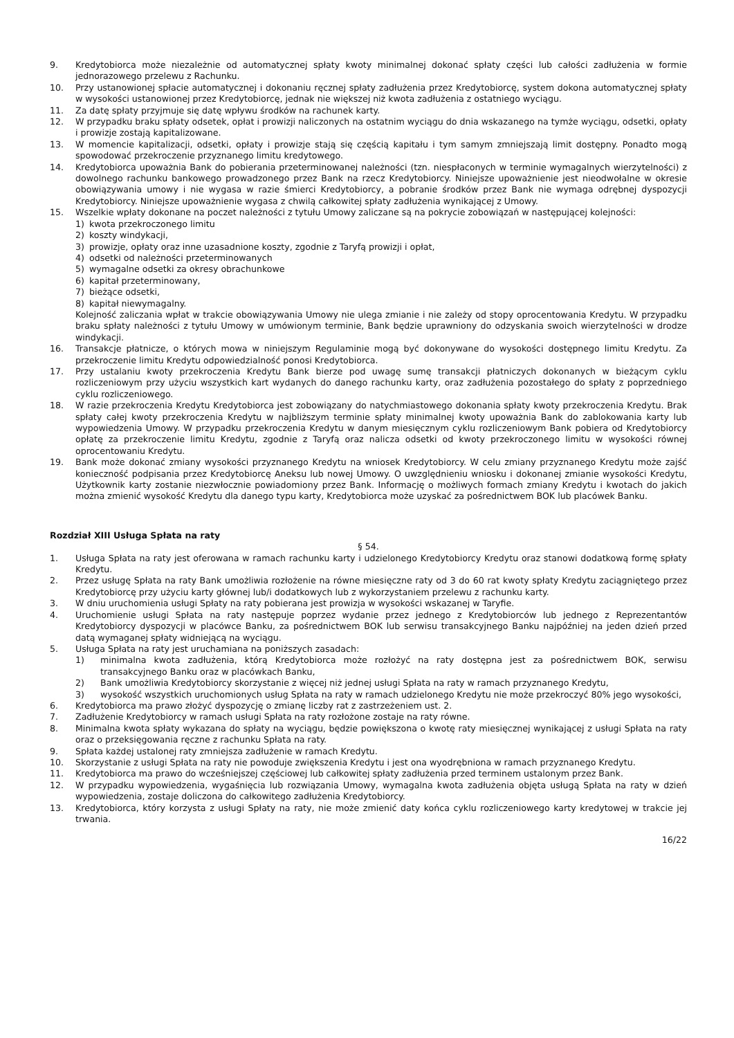9. Kredytobiorca może niezależnie od automatycznej spłaty kwoty minimalnej dokonać spłaty części lub całości zadłużenia w formie jednorazowego przelewu z Rachunku.
10. Przy ustanowionej spłacie automatycznej i dokonaniu ręcznej spłaty zadłużenia przez Kredytobiorcę, system dokona automatycznej spłaty w wysokości ustanowionej przez Kredytobiorcę, jednak nie większej niż kwota zadłużenia z ostatniego wyciągu.
11. Za datę spłaty przyjmuje się datę wpływu środków na rachunek karty.
12. W przypadku braku spłaty odsetek, opłat i prowizji naliczonych na ostatnim wyciągu do dnia wskazanego na tymże wyciągu, odsetki, opłaty i prowizje zostają kapitalizowane.
13. W momencie kapitalizacji, odsetki, opłaty i prowizje stają się częścią kapitału i tym samym zmniejszają limit dostępny. Ponadto mogą spowodować przekroczenie przyznanego limitu kredytowego.
14. Kredytobiorca upoważnia Bank do pobierania przeterminowanej należności (tzn. niespłaconych w terminie wymagalnych wierzytelności) z dowolnego rachunku bankowego prowadzonego przez Bank na rzecz Kredytobiorcy. Niniejsze upoważnienie jest nieodwołalne w okresie obowiązywania umowy i nie wygasa w razie śmierci Kredytobiorcy, a pobranie środków przez Bank nie wymaga odrębnej dyspozycji Kredytobiorcy. Niniejsze upoważnienie wygasa z chwilą całkowitej spłaty zadłużenia wynikającej z Umowy.
15. Wszelkie wpłaty dokonane na poczet należności z tytułu Umowy zaliczane są na pokrycie zobowiązań w następującej kolejności:
1) kwota przekroczonego limitu
2) koszty windykacji,
3) prowizje, opłaty oraz inne uzasadnione koszty, zgodnie z Taryfą prowizji i opłat,
4) odsetki od należności przeterminowanych
5) wymagalne odsetki za okresy obrachunkowe
6) kapitał przeterminowany,
7) bieżące odsetki,
8) kapitał niewymagalny.
Kolejność zaliczania wpłat w trakcie obowiązywania Umowy nie ulega zmianie i nie zależy od stopy oprocentowania Kredytu. W przypadku braku spłaty należności z tytułu Umowy w umówionym terminie, Bank będzie uprawniony do odzyskania swoich wierzytelności w drodze windykacji.
16. Transakcje płatnicze, o których mowa w niniejszym Regulaminie mogą być dokonywane do wysokości dostępnego limitu Kredytu. Za przekroczenie limitu Kredytu odpowiedzialność ponosi Kredytobiorca.
17. Przy ustalaniu kwoty przekroczenia Kredytu Bank bierze pod uwagę sumę transakcji płatniczych dokonanych w bieżącym cyklu rozliczeniowym przy użyciu wszystkich kart wydanych do danego rachunku karty, oraz zadłużenia pozostałego do spłaty z poprzedniego cyklu rozliczeniowego.
18. W razie przekroczenia Kredytu Kredytobiorca jest zobowiązany do natychmiastowego dokonania spłaty kwoty przekroczenia Kredytu. Brak spłaty całej kwoty przekroczenia Kredytu w najbliższym terminie spłaty minimalnej kwoty upoważnia Bank do zablokowania karty lub wypowiedzenia Umowy. W przypadku przekroczenia Kredytu w danym miesięcznym cyklu rozliczeniowym Bank pobiera od Kredytobiorcy opłatę za przekroczenie limitu Kredytu, zgodnie z Taryfą oraz nalicza odsetki od kwoty przekroczonego limitu w wysokości równej oprocentowaniu Kredytu.
19. Bank może dokonać zmiany wysokości przyznanego Kredytu na wniosek Kredytobiorcy. W celu zmiany przyznanego Kredytu może zajść konieczność podpisania przez Kredytobiorcę Aneksu lub nowej Umowy. O uwzględnieniu wniosku i dokonanej zmianie wysokości Kredytu, Użytkownik karty zostanie niezwłocznie powiadomiony przez Bank. Informację o możliwych formach zmiany Kredytu i kwotach do jakich można zmienić wysokość Kredytu dla danego typu karty, Kredytobiorca może uzyskać za pośrednictwem BOK lub placówek Banku.
Rozdział XIII Usługa Spłata na raty
§ 54.
1. Usługa Spłata na raty jest oferowana w ramach rachunku karty i udzielonego Kredytobiorcy Kredytu oraz stanowi dodatkową formę spłaty Kredytu.
2. Przez usługę Spłata na raty Bank umożliwia rozłożenie na równe miesięczne raty od 3 do 60 rat kwoty spłaty Kredytu zaciągniętego przez Kredytobiorcę przy użyciu karty głównej lub/i dodatkowych lub z wykorzystaniem przelewu z rachunku karty.
3. W dniu uruchomienia usługi Spłaty na raty pobierana jest prowizja w wysokości wskazanej w Taryfie.
4. Uruchomienie usługi Spłata na raty następuje poprzez wydanie przez jednego z Kredytobiorców lub jednego z Reprezentantów Kredytobiorcy dyspozycji w placówce Banku, za pośrednictwem BOK lub serwisu transakcyjnego Banku najpóźniej na jeden dzień przed datą wymaganej spłaty widniejącą na wyciągu.
5. Usługa Spłata na raty jest uruchamiana na poniższych zasadach:
1) minimalna kwota zadłużenia, którą Kredytobiorca może rozłożyć na raty dostępna jest za pośrednictwem BOK, serwisu transakcyjnego Banku oraz w placówkach Banku,
2) Bank umożliwia Kredytobiorcy skorzystanie z więcej niż jednej usługi Spłata na raty w ramach przyznanego Kredytu,
3) wysokość wszystkich uruchomionych usług Spłata na raty w ramach udzielonego Kredytu nie może przekroczyć 80% jego wysokości,
6. Kredytobiorca ma prawo złożyć dyspozycję o zmianę liczby rat z zastrzeżeniem ust. 2.
7. Zadłużenie Kredytobiorcy w ramach usługi Spłata na raty rozłożone zostaje na raty równe.
8. Minimalna kwota spłaty wykazana do spłaty na wyciągu, będzie powiększona o kwotę raty miesięcznej wynikającej z usługi Spłata na raty oraz o przeksięgowania ręczne z rachunku Spłata na raty.
9. Spłata każdej ustalonej raty zmniejsza zadłużenie w ramach Kredytu.
10. Skorzystanie z usługi Spłata na raty nie powoduje zwiększenia Kredytu i jest ona wyodrębniona w ramach przyznanego Kredytu.
11. Kredytobiorca ma prawo do wcześniejszej częściowej lub całkowitej spłaty zadłużenia przed terminem ustalonym przez Bank.
12. W przypadku wypowiedzenia, wygaśnięcia lub rozwiązania Umowy, wymagalna kwota zadłużenia objęta usługą Spłata na raty w dzień wypowiedzenia, zostaje doliczona do całkowitego zadłużenia Kredytobiorcy.
13. Kredytobiorca, który korzysta z usługi Spłaty na raty, nie może zmienić daty końca cyklu rozliczeniowego karty kredytowej w trakcie jej trwania.
16/22